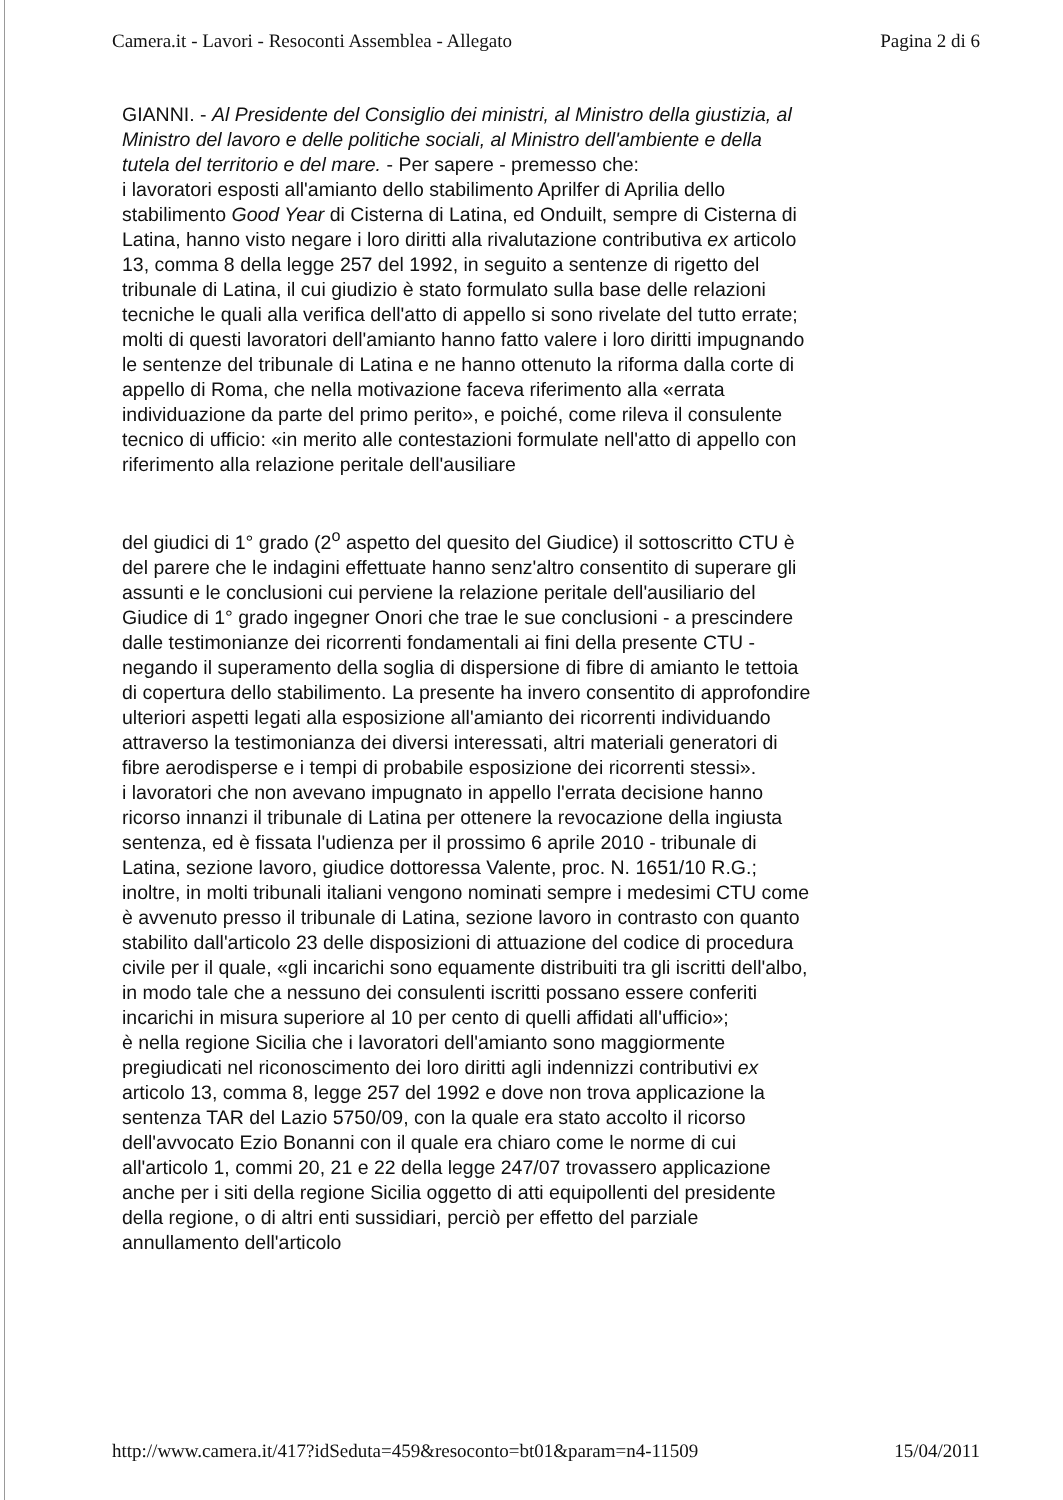Camera.it - Lavori - Resoconti Assemblea - Allegato Pagina 2 di 6
GIANNI. - Al Presidente del Consiglio dei ministri, al Ministro della giustizia, al Ministro del lavoro e delle politiche sociali, al Ministro dell'ambiente e della tutela del territorio e del mare. - Per sapere - premesso che:
i lavoratori esposti all'amianto dello stabilimento Aprilfer di Aprilia dello stabilimento Good Year di Cisterna di Latina, ed Onduilt, sempre di Cisterna di Latina, hanno visto negare i loro diritti alla rivalutazione contributiva ex articolo 13, comma 8 della legge 257 del 1992, in seguito a sentenze di rigetto del tribunale di Latina, il cui giudizio è stato formulato sulla base delle relazioni tecniche le quali alla verifica dell'atto di appello si sono rivelate del tutto errate;
molti di questi lavoratori dell'amianto hanno fatto valere i loro diritti impugnando le sentenze del tribunale di Latina e ne hanno ottenuto la riforma dalla corte di appello di Roma, che nella motivazione faceva riferimento alla «errata individuazione da parte del primo perito», e poiché, come rileva il consulente tecnico di ufficio: «in merito alle contestazioni formulate nell'atto di appello con riferimento alla relazione peritale dell'ausiliare
del giudici di 1° grado (2<sup>o</sup> aspetto del quesito del Giudice) il sottoscritto CTU è del parere che le indagini effettuate hanno senz'altro consentito di superare gli assunti e le conclusioni cui perviene la relazione peritale dell'ausiliario del Giudice di 1° grado ingegner Onori che trae le sue conclusioni - a prescindere dalle testimonianze dei ricorrenti fondamentali ai fini della presente CTU - negando il superamento della soglia di dispersione di fibre di amianto le tettoia di copertura dello stabilimento. La presente ha invero consentito di approfondire ulteriori aspetti legati alla esposizione all'amianto dei ricorrenti individuando attraverso la testimonianza dei diversi interessati, altri materiali generatori di fibre aerodisperse e i tempi di probabile esposizione dei ricorrenti stessi».
i lavoratori che non avevano impugnato in appello l'errata decisione hanno ricorso innanzi il tribunale di Latina per ottenere la revocazione della ingiusta sentenza, ed è fissata l'udienza per il prossimo 6 aprile 2010 - tribunale di Latina, sezione lavoro, giudice dottoressa Valente, proc. N. 1651/10 R.G.;
inoltre, in molti tribunali italiani vengono nominati sempre i medesimi CTU come è avvenuto presso il tribunale di Latina, sezione lavoro in contrasto con quanto stabilito dall'articolo 23 delle disposizioni di attuazione del codice di procedura civile per il quale, «gli incarichi sono equamente distribuiti tra gli iscritti dell'albo, in modo tale che a nessuno dei consulenti iscritti possano essere conferiti incarichi in misura superiore al 10 per cento di quelli affidati all'ufficio»;
è nella regione Sicilia che i lavoratori dell'amianto sono maggiormente pregiudicati nel riconoscimento dei loro diritti agli indennizzi contributivi ex articolo 13, comma 8, legge 257 del 1992 e dove non trova applicazione la sentenza TAR del Lazio 5750/09, con la quale era stato accolto il ricorso dell'avvocato Ezio Bonanni con il quale era chiaro come le norme di cui all'articolo 1, commi 20, 21 e 22 della legge 247/07 trovassero applicazione anche per i siti della regione Sicilia oggetto di atti equipollenti del presidente della regione, o di altri enti sussidiari, perciò per effetto del parziale annullamento dell'articolo
http://www.camera.it/417?idSeduta=459&resoconto=bt01&param=n4-11509 15/04/2011